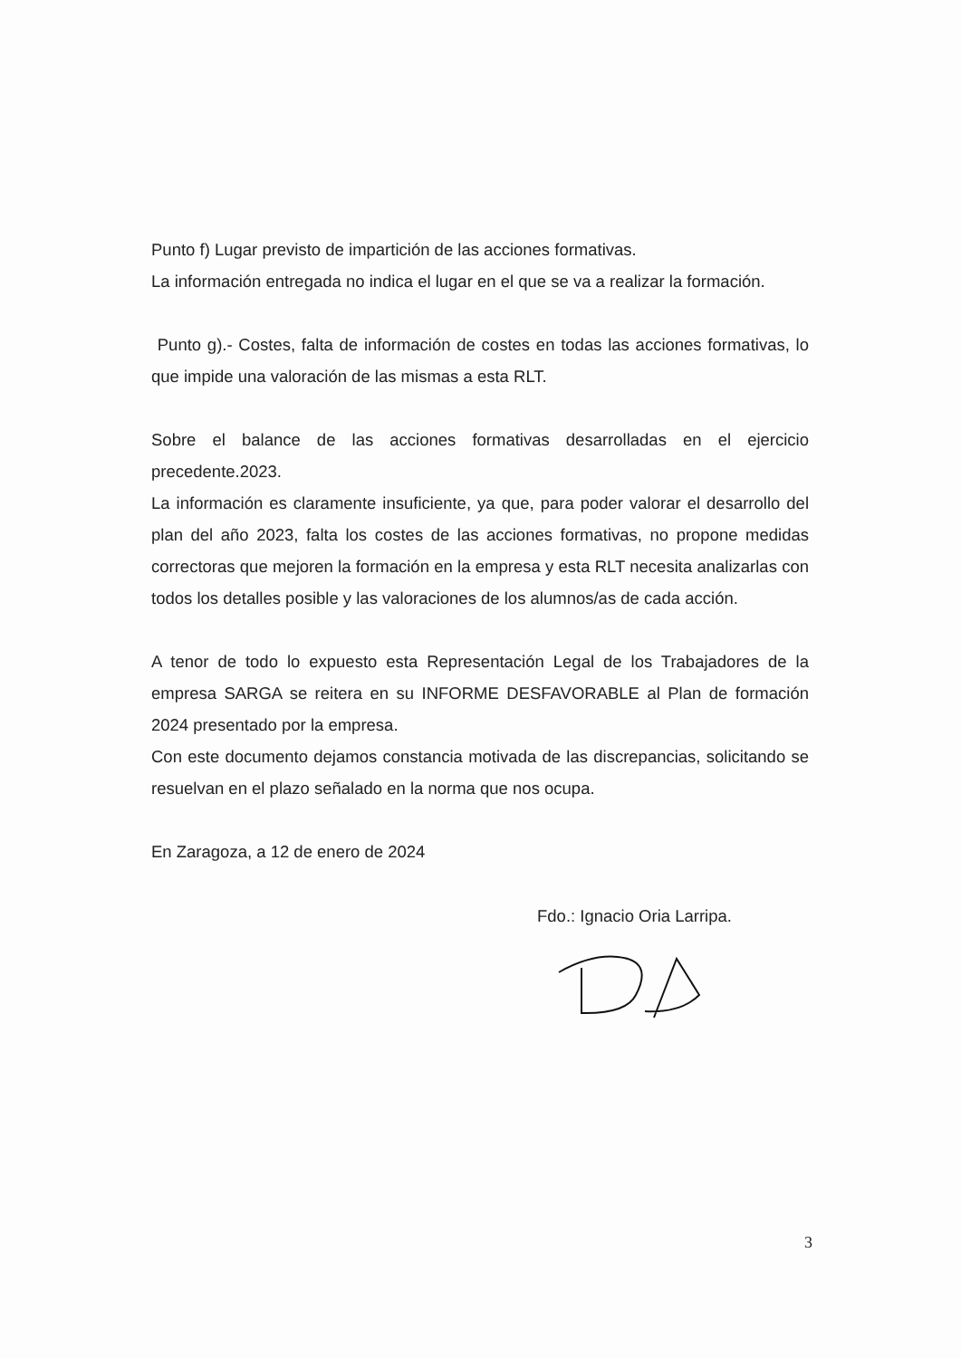Punto f) Lugar previsto de impartición de las acciones formativas.
La información entregada no indica el lugar en el que se va a realizar la formación.
Punto g).- Costes, falta de información de costes en todas las acciones formativas, lo que impide una valoración de las mismas a esta RLT.
Sobre el balance de las acciones formativas desarrolladas en el ejercicio precedente.2023.
La información es claramente insuficiente, ya que, para poder valorar el desarrollo del plan del año 2023, falta los costes de las acciones formativas, no propone medidas correctoras que mejoren la formación en la empresa y esta RLT necesita analizarlas con todos los detalles posible y las valoraciones de los alumnos/as de cada acción.
A tenor de todo lo expuesto esta Representación Legal de los Trabajadores de la empresa SARGA se reitera en su INFORME DESFAVORABLE al Plan de formación 2024 presentado por la empresa.
Con este documento dejamos constancia motivada de las discrepancias, solicitando se resuelvan en el plazo señalado en la norma que nos ocupa.
En Zaragoza, a 12 de enero de 2024
Fdo.: Ignacio Oria Larripa.
3